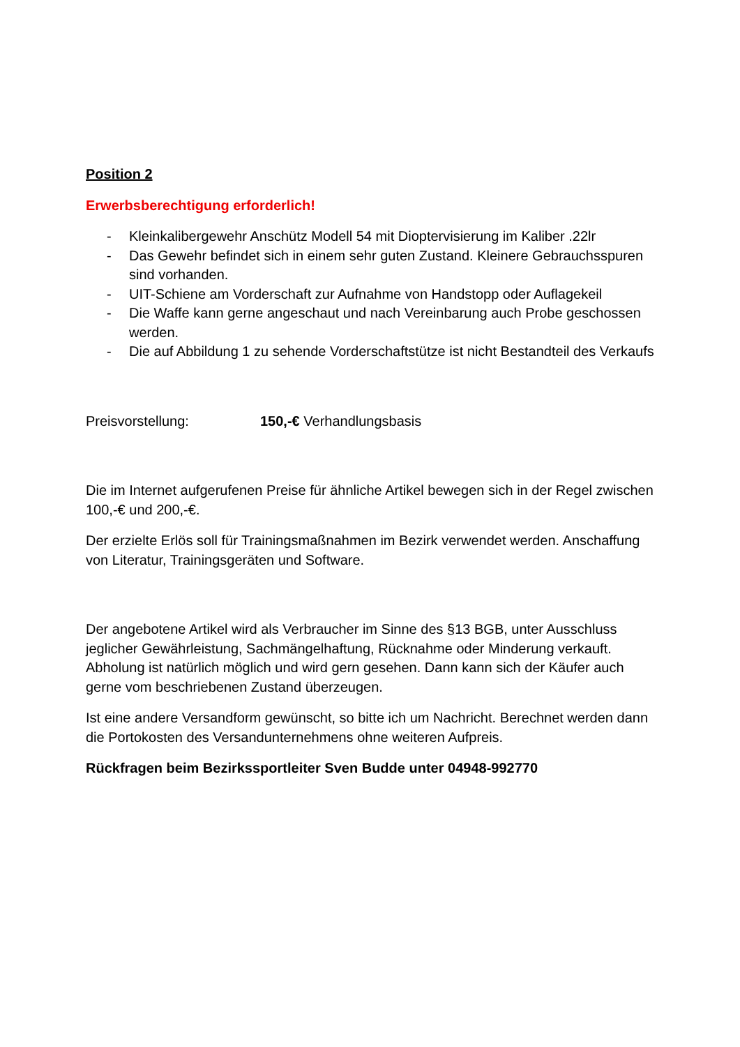Position 2
Erwerbsberechtigung erforderlich!
- Kleinkalibergewehr Anschütz Modell 54 mit Dioptervisierung im Kaliber .22lr
- Das Gewehr befindet sich in einem sehr guten Zustand. Kleinere Gebrauchsspuren sind vorhanden.
- UIT-Schiene am Vorderschaft zur Aufnahme von Handstopp oder Auflagekeil
- Die Waffe kann gerne angeschaut und nach Vereinbarung auch Probe geschossen werden.
- Die auf Abbildung 1 zu sehende Vorderschaftstütze ist nicht Bestandteil des Verkaufs
Preisvorstellung: 150,-€ Verhandlungsbasis
Die im Internet aufgerufenen Preise für ähnliche Artikel bewegen sich in der Regel zwischen 100,-€ und 200,-€.
Der erzielte Erlös soll für Trainingsmaßnahmen im Bezirk verwendet werden. Anschaffung von Literatur, Trainingsgeräten und Software.
Der angebotene Artikel wird als Verbraucher im Sinne des §13 BGB, unter Ausschluss jeglicher Gewährleistung, Sachmängelhaftung, Rücknahme oder Minderung verkauft. Abholung ist natürlich möglich und wird gern gesehen. Dann kann sich der Käufer auch gerne vom beschriebenen Zustand überzeugen.
Ist eine andere Versandform gewünscht, so bitte ich um Nachricht. Berechnet werden dann die Portokosten des Versandunternehmens ohne weiteren Aufpreis.
Rückfragen beim Bezirkssportleiter Sven Budde unter 04948-992770